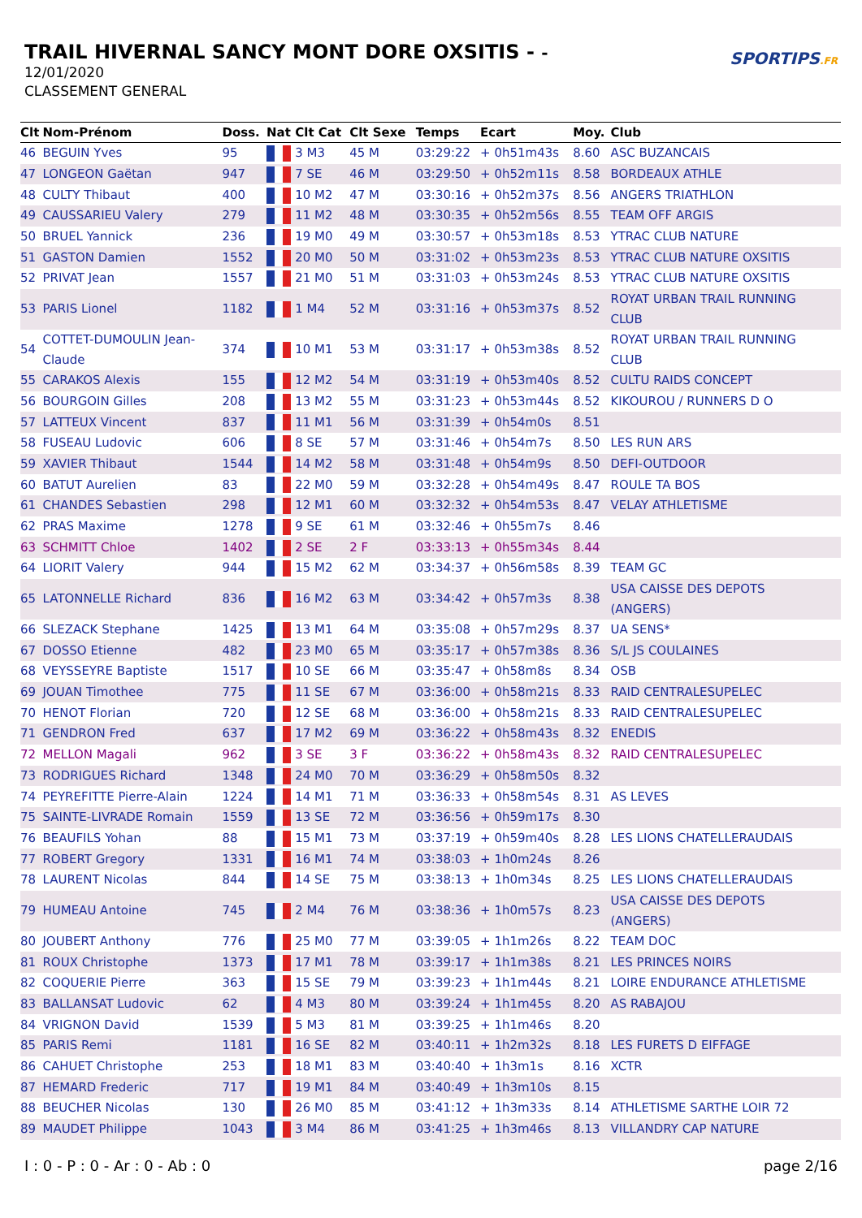TRAIL HIVERNAL SANCY MONT DORE OXSITIS - -
12/01/2020
CLASSEMENT GENERAL
SPORTIPS.FR
| Clt | Nom-Prénom | Doss. | Nat | Clt Cat | Clt Sexe | Temps | Ecart | Moy. | Club |
| --- | --- | --- | --- | --- | --- | --- | --- | --- | --- |
| 46 | BEGUIN Yves | 95 | | 3 M3 | 45 M | 03:29:22 | + 0h51m43s | 8.60 | ASC BUZANCAIS |
| 47 | LONGEON Gaëtan | 947 | | 7 SE | 46 M | 03:29:50 | + 0h52m11s | 8.58 | BORDEAUX ATHLE |
| 48 | CULTY Thibaut | 400 | | 10 M2 | 47 M | 03:30:16 | + 0h52m37s | 8.56 | ANGERS TRIATHLON |
| 49 | CAUSSARIEU Valery | 279 | | 11 M2 | 48 M | 03:30:35 | + 0h52m56s | 8.55 | TEAM OFF ARGIS |
| 50 | BRUEL Yannick | 236 | | 19 M0 | 49 M | 03:30:57 | + 0h53m18s | 8.53 | YTRAC CLUB NATURE |
| 51 | GASTON Damien | 1552 | | 20 M0 | 50 M | 03:31:02 | + 0h53m23s | 8.53 | YTRAC CLUB NATURE OXSITIS |
| 52 | PRIVAT Jean | 1557 | | 21 M0 | 51 M | 03:31:03 | + 0h53m24s | 8.53 | YTRAC CLUB NATURE OXSITIS |
| 53 | PARIS Lionel | 1182 | | 1 M4 | 52 M | 03:31:16 | + 0h53m37s | 8.52 | ROYAT URBAN TRAIL RUNNING CLUB |
| 54 | COTTET-DUMOULIN Jean- Claude | 374 | | 10 M1 | 53 M | 03:31:17 | + 0h53m38s | 8.52 | ROYAT URBAN TRAIL RUNNING CLUB |
| 55 | CARAKOS Alexis | 155 | | 12 M2 | 54 M | 03:31:19 | + 0h53m40s | 8.52 | CULTU RAIDS CONCEPT |
| 56 | BOURGOIN Gilles | 208 | | 13 M2 | 55 M | 03:31:23 | + 0h53m44s | 8.52 | KIKOUROU / RUNNERS D O |
| 57 | LATTEUX Vincent | 837 | | 11 M1 | 56 M | 03:31:39 | + 0h54m0s | 8.51 | |
| 58 | FUSEAU Ludovic | 606 | | 8 SE | 57 M | 03:31:46 | + 0h54m7s | 8.50 | LES RUN ARS |
| 59 | XAVIER Thibaut | 1544 | | 14 M2 | 58 M | 03:31:48 | + 0h54m9s | 8.50 | DEFI-OUTDOOR |
| 60 | BATUT Aurelien | 83 | | 22 M0 | 59 M | 03:32:28 | + 0h54m49s | 8.47 | ROULE TA BOS |
| 61 | CHANDES Sebastien | 298 | | 12 M1 | 60 M | 03:32:32 | + 0h54m53s | 8.47 | VELAY ATHLETISME |
| 62 | PRAS Maxime | 1278 | | 9 SE | 61 M | 03:32:46 | + 0h55m7s | 8.46 | |
| 63 | SCHMITT Chloe | 1402 | | 2 SE | 2 F | 03:33:13 | + 0h55m34s | 8.44 | |
| 64 | LIORIT Valery | 944 | | 15 M2 | 62 M | 03:34:37 | + 0h56m58s | 8.39 | TEAM GC |
| 65 | LATONNELLE Richard | 836 | | 16 M2 | 63 M | 03:34:42 | + 0h57m3s | 8.38 | USA CAISSE DES DEPOTS (ANGERS) |
| 66 | SLEZACK Stephane | 1425 | | 13 M1 | 64 M | 03:35:08 | + 0h57m29s | 8.37 | UA SENS* |
| 67 | DOSSO Etienne | 482 | | 23 M0 | 65 M | 03:35:17 | + 0h57m38s | 8.36 | S/L JS COULAINES |
| 68 | VEYSSEYRE Baptiste | 1517 | | 10 SE | 66 M | 03:35:47 | + 0h58m8s | 8.34 | OSB |
| 69 | JOUAN Timothee | 775 | | 11 SE | 67 M | 03:36:00 | + 0h58m21s | 8.33 | RAID CENTRALESUPELEC |
| 70 | HENOT Florian | 720 | | 12 SE | 68 M | 03:36:00 | + 0h58m21s | 8.33 | RAID CENTRALESUPELEC |
| 71 | GENDRON Fred | 637 | | 17 M2 | 69 M | 03:36:22 | + 0h58m43s | 8.32 | ENEDIS |
| 72 | MELLON Magali | 962 | | 3 SE | 3 F | 03:36:22 | + 0h58m43s | 8.32 | RAID CENTRALESUPELEC |
| 73 | RODRIGUES Richard | 1348 | | 24 M0 | 70 M | 03:36:29 | + 0h58m50s | 8.32 | |
| 74 | PEYREFITTE Pierre-Alain | 1224 | | 14 M1 | 71 M | 03:36:33 | + 0h58m54s | 8.31 | AS LEVES |
| 75 | SAINTE-LIVRADE Romain | 1559 | | 13 SE | 72 M | 03:36:56 | + 0h59m17s | 8.30 | |
| 76 | BEAUFILS Yohan | 88 | | 15 M1 | 73 M | 03:37:19 | + 0h59m40s | 8.28 | LES LIONS CHATELLERAUDAIS |
| 77 | ROBERT Gregory | 1331 | | 16 M1 | 74 M | 03:38:03 | + 1h0m24s | 8.26 | |
| 78 | LAURENT Nicolas | 844 | | 14 SE | 75 M | 03:38:13 | + 1h0m34s | 8.25 | LES LIONS CHATELLERAUDAIS |
| 79 | HUMEAU Antoine | 745 | | 2 M4 | 76 M | 03:38:36 | + 1h0m57s | 8.23 | USA CAISSE DES DEPOTS (ANGERS) |
| 80 | JOUBERT Anthony | 776 | | 25 M0 | 77 M | 03:39:05 | + 1h1m26s | 8.22 | TEAM DOC |
| 81 | ROUX Christophe | 1373 | | 17 M1 | 78 M | 03:39:17 | + 1h1m38s | 8.21 | LES PRINCES NOIRS |
| 82 | COQUERIE Pierre | 363 | | 15 SE | 79 M | 03:39:23 | + 1h1m44s | 8.21 | LOIRE ENDURANCE ATHLETISME |
| 83 | BALLANSAT Ludovic | 62 | | 4 M3 | 80 M | 03:39:24 | + 1h1m45s | 8.20 | AS RABAJOU |
| 84 | VRIGNON David | 1539 | | 5 M3 | 81 M | 03:39:25 | + 1h1m46s | 8.20 | |
| 85 | PARIS Remi | 1181 | | 16 SE | 82 M | 03:40:11 | + 1h2m32s | 8.18 | LES FURETS D EIFFAGE |
| 86 | CAHUET Christophe | 253 | | 18 M1 | 83 M | 03:40:40 | + 1h3m1s | 8.16 | XCTR |
| 87 | HEMARD Frederic | 717 | | 19 M1 | 84 M | 03:40:49 | + 1h3m10s | 8.15 | |
| 88 | BEUCHER Nicolas | 130 | | 26 M0 | 85 M | 03:41:12 | + 1h3m33s | 8.14 | ATHLETISME SARTHE LOIR 72 |
| 89 | MAUDET Philippe | 1043 | | 3 M4 | 86 M | 03:41:25 | + 1h3m46s | 8.13 | VILLANDRY CAP NATURE |
I : 0 - P : 0 - Ar : 0 - Ab : 0 page 2/16